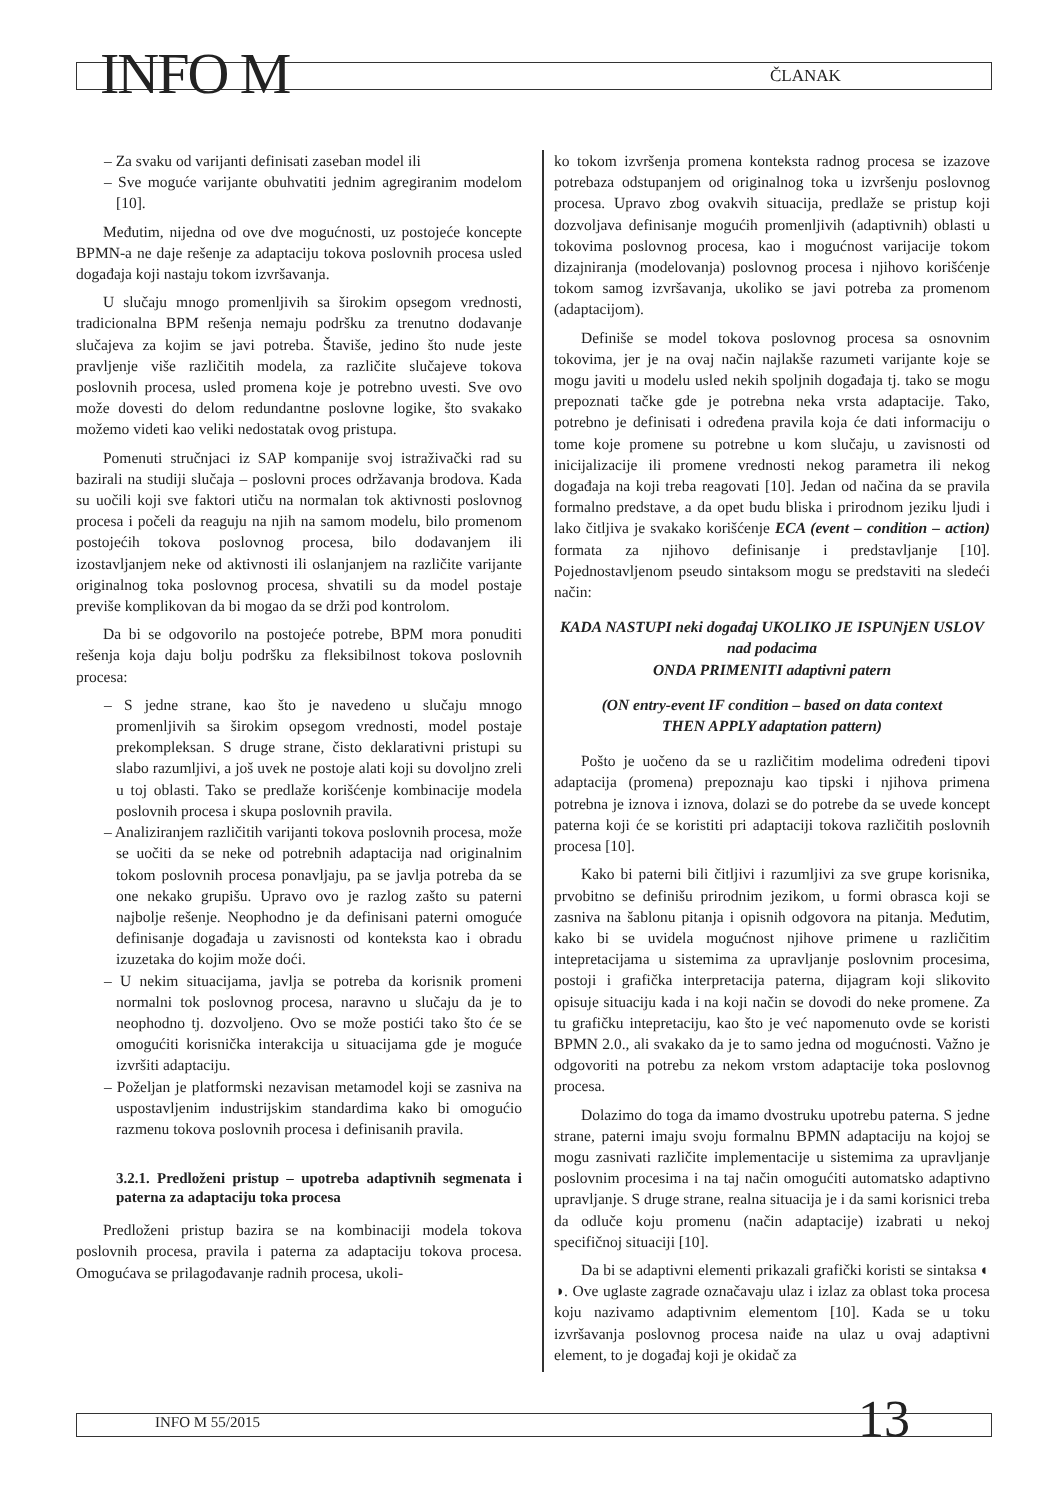INFO M ČLANAK
– Za svaku od varijanti definisati zaseban model ili
– Sve moguće varijante obuhvatiti jednim agregiranim modelom [10].
Međutim, nijedna od ove dve mogućnosti, uz postojeće koncepte BPMN-a ne daje rešenje za adaptaciju tokova poslovnih procesa usled događaja koji nastaju tokom izvršavanja.
U slučaju mnogo promenljivih sa širokim opsegom vrednosti, tradicionalna BPM rešenja nemaju podršku za trenutno dodavanje slučajeva za kojim se javi potreba. Štaviše, jedino što nude jeste pravljenje više različitih modela, za različite slučajeve tokova poslovnih procesa, usled promena koje je potrebno uvesti. Sve ovo može dovesti do delom redundantne poslovne logike, što svakako možemo videti kao veliki nedostatak ovog pristupa.
Pomenuti stručnjaci iz SAP kompanije svoj istraživački rad su bazirali na studiji slučaja – poslovni proces održavanja brodova. Kada su uočili koji sve faktori utiču na normalan tok aktivnosti poslovnog procesa i počeli da reaguju na njih na samom modelu, bilo promenom postojećih tokova poslovnog procesa, bilo dodavanjem ili izostavljanjem neke od aktivnosti ili oslanjanjem na različite varijante originalnog toka poslovnog procesa, shvatili su da model postaje previše komplikovan da bi mogao da se drži pod kontrolom.
Da bi se odgovorilo na postojeće potrebe, BPM mora ponuditi rešenja koja daju bolju podršku za fleksibilnost tokova poslovnih procesa:
– S jedne strane, kao što je navedeno u slučaju mnogo promenljivih sa širokim opsegom vrednosti, model postaje prekompleksan. S druge strane, čisto deklarativni pristupi su slabo razumljivi, a još uvek ne postoje alati koji su dovoljno zreli u toj oblasti. Tako se predlaže korišćenje kombinacije modela poslovnih procesa i skupa poslovnih pravila.
– Analiziranjem različitih varijanti tokova poslovnih procesa, može se uočiti da se neke od potrebnih adaptacija nad originalnim tokom poslovnih procesa ponavljaju, pa se javlja potreba da se one nekako grupišu. Upravo ovo je razlog zašto su paterni najbolje rešenje. Neophodno je da definisani paterni omoguće definisanje događaja u zavisnosti od konteksta kao i obradu izuzetaka do kojim može doći.
– U nekim situacijama, javlja se potreba da korisnik promeni normalni tok poslovnog procesa, naravno u slučaju da je to neophodno tj. dozvoljeno. Ovo se može postići tako što će se omogućiti korisnička interakcija u situacijama gde je moguće izvršiti adaptaciju.
– Poželjan je platformski nezavisan metamodel koji se zasniva na uspostavljenim industrijskim standardima kako bi omogućio razmenu tokova poslovnih procesa i definisanih pravila.
3.2.1. Predloženi pristup – upotreba adaptivnih segmenata i paterna za adaptaciju toka procesa
Predloženi pristup bazira se na kombinaciji modela tokova poslovnih procesa, pravila i paterna za adaptaciju tokova procesa. Omogućava se prilagođavanje radnih procesa, ukoli-
ko tokom izvršenja promena konteksta radnog procesa se izazove potrebaza odstupanjem od originalnog toka u izvršenju poslovnog procesa. Upravo zbog ovakvih situacija, predlaže se pristup koji dozvoljava definisanje mogućih promenljivih (adaptivnih) oblasti u tokovima poslovnog procesa, kao i mogućnost varijacije tokom dizajniranja (modelovanja) poslovnog procesa i njihovo korišćenje tokom samog izvršavanja, ukoliko se javi potreba za promenom (adaptacijom).
Definiše se model tokova poslovnog procesa sa osnovnim tokovima, jer je na ovaj način najlakše razumeti varijante koje se mogu javiti u modelu usled nekih spoljnih događaja tj. tako se mogu prepoznati tačke gde je potrebna neka vrsta adaptacije. Tako, potrebno je definisati i određena pravila koja će dati informaciju o tome koje promene su potrebne u kom slučaju, u zavisnosti od inicijalizacije ili promene vrednosti nekog parametra ili nekog događaja na koji treba reagovati [10]. Jedan od načina da se pravila formalno predstave, a da opet budu bliska i prirodnom jeziku ljudi i lako čitljiva je svakako korišćenje ECA (event – condition – action) formata za njihovo definisanje i predstavljanje [10]. Pojednostavljenom pseudo sintaksom mogu se predstaviti na sledeći način:
KADA NASTUPI neki događaj UKOLIKO JE ISPUNjEN USLOV nad podacima
ONDA PRIMENITI adaptivni patern
(ON entry-event IF condition – based on data context
THEN APPLY adaptation pattern)
Pošto je uočeno da se u različitim modelima određeni tipovi adaptacija (promena) prepoznaju kao tipski i njihova primena potrebna je iznova i iznova, dolazi se do potrebe da se uvede koncept paterna koji će se koristiti pri adaptaciji tokova različitih poslovnih procesa [10].
Kako bi paterni bili čitljivi i razumljivi za sve grupe korisnika, prvobitno se definišu prirodnim jezikom, u formi obrasca koji se zasniva na šablonu pitanja i opisnih odgovora na pitanja. Međutim, kako bi se uvidela mogućnost njihove primene u različitim intepretacijama u sistemima za upravljanje poslovnim procesima, postoji i grafička interpretacija paterna, dijagram koji slikovito opisuje situaciju kada i na koji način se dovodi do neke promene. Za tu grafičku intepretaciju, kao što je već napomenuto ovde se koristi BPMN 2.0., ali svakako da je to samo jedna od mogućnosti. Važno je odgovoriti na potrebu za nekom vrstom adaptacije toka poslovnog procesa.
Dolazimo do toga da imamo dvostruku upotrebu paterna. S jedne strane, paterni imaju svoju formalnu BPMN adaptaciju na kojoj se mogu zasnivati različite implementacije u sistemima za upravljanje poslovnim procesima i na taj način omogućiti automatsko adaptivno upravljanje. S druge strane, realna situacija je i da sami korisnici treba da odluče koju promenu (način adaptacije) izabrati u nekoj specifičnoj situaciji [10].
Da bi se adaptivni elementi prikazali grafički koristi se sintaksa ◐ ◑. Ove uglaste zagrade označavaju ulaz i izlaz za oblast toka procesa koju nazivamo adaptivnim elementom [10]. Kada se u toku izvršavanja poslovnog procesa naiđe na ulaz u ovaj adaptivni element, to je događaj koji je okidač za
INFO M 55/2015 13